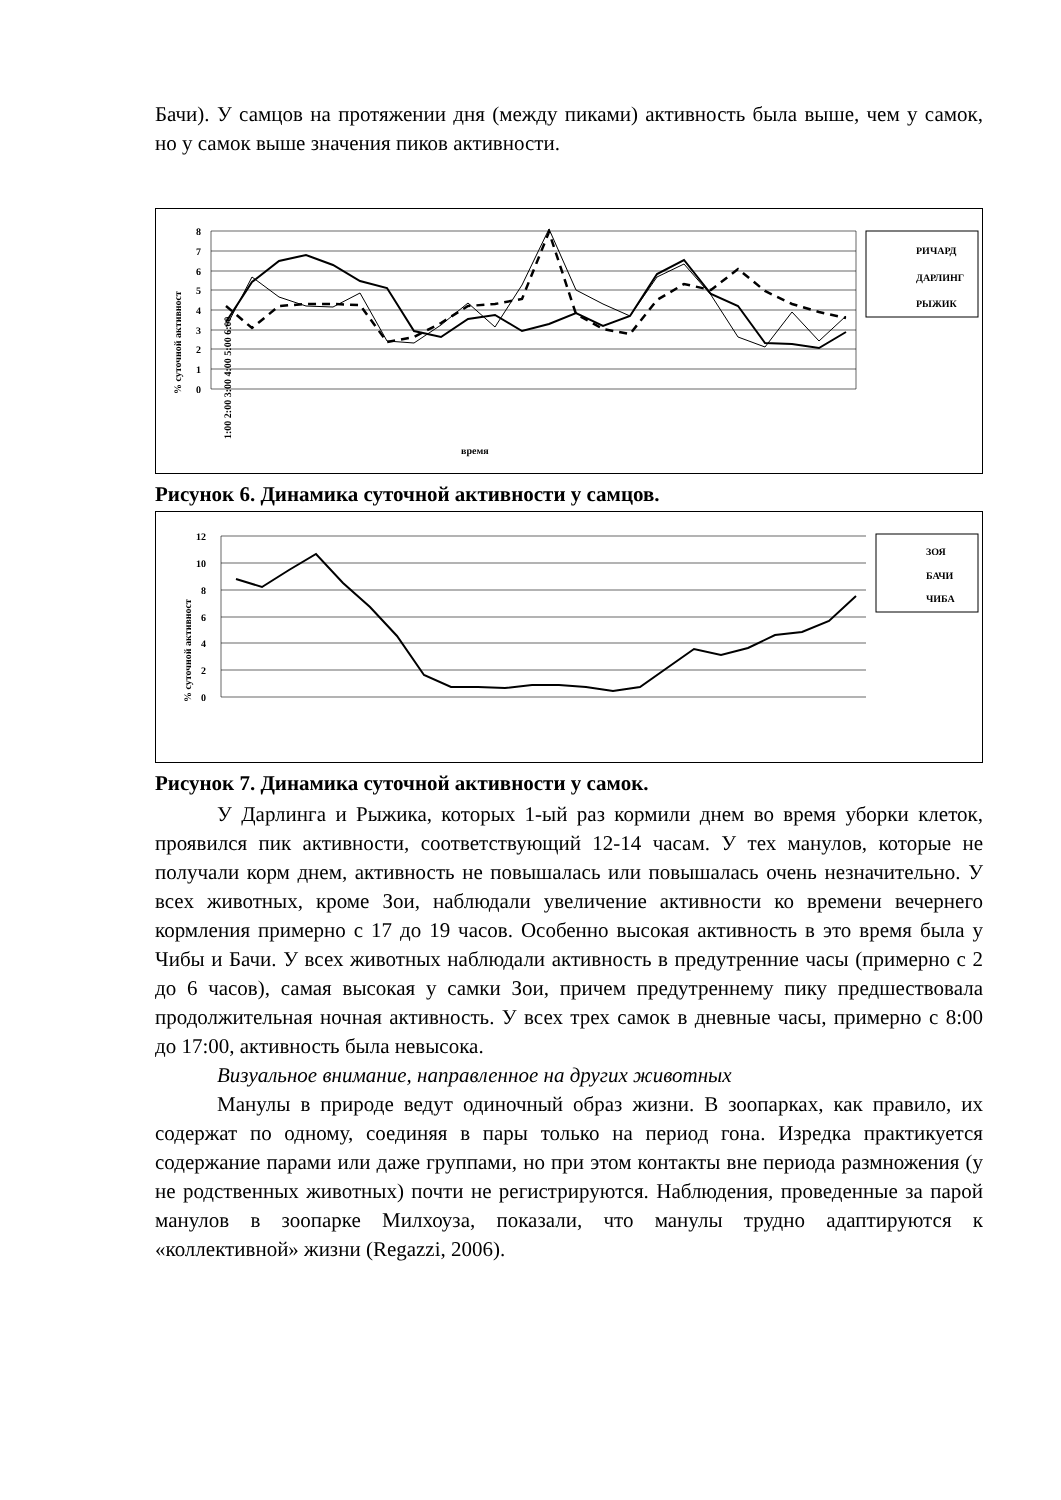Бачи). У самцов на протяжении дня (между пиками) активность была выше, чем у самок, но у самок выше значения пиков активности.
8
7
6
5
4
3
2
1
0
% суточной активност
время
РИЧАРД
ДАРЛИНГ
РЫЖИК
1:00 2:00 3:00 4:00 5:00 6:00
Рисунок 6. Динамика суточной активности у самцов.
12
10
8
6
4
2
0
% суточной активност
ЗОЯ
БАЧИ
ЧИБА
Рисунок 7. Динамика суточной активности у самок.
У Дарлинга и Рыжика, которых 1-ый раз кормили днем во время уборки клеток, проявился пик активности, соответствующий 12-14 часам. У тех манулов, которые не получали корм днем, активность не повышалась или повышалась очень незначительно. У всех животных, кроме Зои, наблюдали увеличение активности ко времени вечернего кормления примерно с 17 до 19 часов. Особенно высокая активность в это время была у Чибы и Бачи. У всех животных наблюдали активность в предутренние часы (примерно с 2 до 6 часов), самая высокая у самки Зои, причем предутреннему пику предшествовала продолжительная ночная активность. У всех трех самок в дневные часы, примерно с 8:00 до 17:00, активность была невысока.
Визуальное внимание, направленное на других животных
Манулы в природе ведут одиночный образ жизни. В зоопарках, как правило, их содержат по одному, соединяя в пары только на период гона. Изредка практикуется содержание парами или даже группами, но при этом контакты вне периода размножения (у не родственных животных) почти не регистрируются. Наблюдения, проведенные за парой манулов в зоопарке Милхоуза, показали, что манулы трудно адаптируются к «коллективной» жизни (Regazzi, 2006).